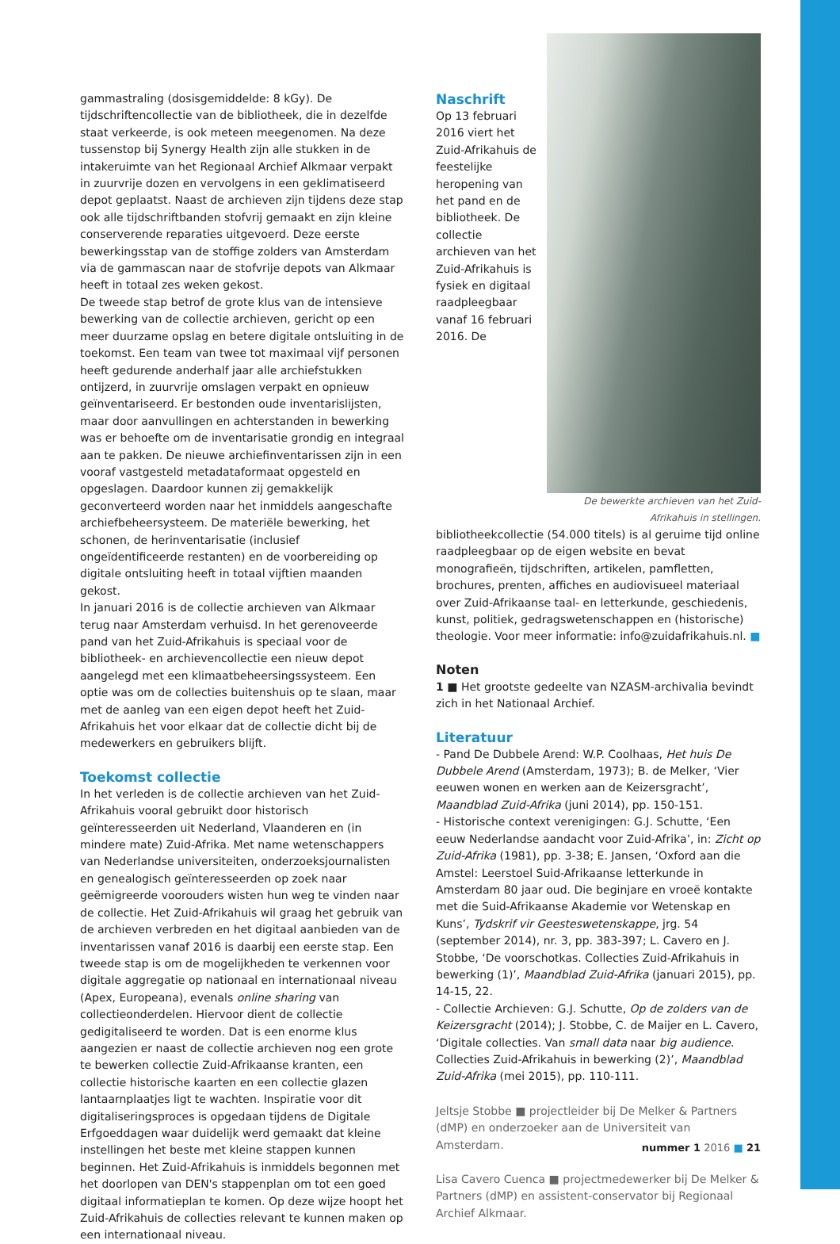gammastraling (dosisgemiddelde: 8 kGy). De tijdschriftencollectie van de bibliotheek, die in dezelfde staat verkeerde, is ook meteen meegenomen. Na deze tussenstop bij Synergy Health zijn alle stukken in de intakeruimte van het Regionaal Archief Alkmaar verpakt in zuurvrije dozen en vervolgens in een geklimatiseerd depot geplaatst. Naast de archieven zijn tijdens deze stap ook alle tijdschriftbanden stofvrij gemaakt en zijn kleine conserverende reparaties uitgevoerd. Deze eerste bewerkingsstap van de stoffige zolders van Amsterdam via de gammascan naar de stofvrije depots van Alkmaar heeft in totaal zes weken gekost.
De tweede stap betrof de grote klus van de intensieve bewerking van de collectie archieven, gericht op een meer duurzame opslag en betere digitale ontsluiting in de toekomst. Een team van twee tot maximaal vijf personen heeft gedurende anderhalf jaar alle archiefstukken ontijzerd, in zuurvrije omslagen verpakt en opnieuw geïnventariseerd. Er bestonden oude inventarislijsten, maar door aanvullingen en achterstanden in bewerking was er behoefte om de inventarisatie grondig en integraal aan te pakken. De nieuwe archiefinventarissen zijn in een vooraf vastgesteld metadataformaat opgesteld en opgeslagen. Daardoor kunnen zij gemakkelijk geconverteerd worden naar het inmiddels aangeschafte archiefbeheersysteem. De materiële bewerking, het schonen, de herinventarisatie (inclusief ongeïdentificeerde restanten) en de voorbereiding op digitale ontsluiting heeft in totaal vijftien maanden gekost.
In januari 2016 is de collectie archieven van Alkmaar terug naar Amsterdam verhuisd. In het gerenoveerde pand van het Zuid-Afrikahuis is speciaal voor de bibliotheek- en archievencollectie een nieuw depot aangelegd met een klimaatbeheersingssysteem. Een optie was om de collecties buitenshuis op te slaan, maar met de aanleg van een eigen depot heeft het Zuid-Afrikahuis het voor elkaar dat de collectie dicht bij de medewerkers en gebruikers blijft.
Toekomst collectie
In het verleden is de collectie archieven van het Zuid-Afrikahuis vooral gebruikt door historisch geïnteresseerden uit Nederland, Vlaanderen en (in mindere mate) Zuid-Afrika. Met name wetenschappers van Nederlandse universiteiten, onderzoeksjournalisten en genealogisch geïnteresseerden op zoek naar geëmigreerde voorouders wisten hun weg te vinden naar de collectie. Het Zuid-Afrikahuis wil graag het gebruik van de archieven verbreden en het digitaal aanbieden van de inventarissen vanaf 2016 is daarbij een eerste stap. Een tweede stap is om de mogelijkheden te verkennen voor digitale aggregatie op nationaal en internationaal niveau (Apex, Europeana), evenals online sharing van collectieonderdelen. Hiervoor dient de collectie gedigitaliseerd te worden. Dat is een enorme klus aangezien er naast de collectie archieven nog een grote te bewerken collectie Zuid-Afrikaanse kranten, een collectie historische kaarten en een collectie glazen lantaarnplaatjes ligt te wachten. Inspiratie voor dit digitaliseringsproces is opgedaan tijdens de Digitale Erfgoeddagen waar duidelijk werd gemaakt dat kleine instellingen het beste met kleine stappen kunnen beginnen. Het Zuid-Afrikahuis is inmiddels begonnen met het doorlopen van DEN's stappenplan om tot een goed digitaal informatieplan te komen. Op deze wijze hoopt het Zuid-Afrikahuis de collecties relevant te kunnen maken op een internationaal niveau.
De bewerkte archieven van het Zuid-Afrikahuis in stellingen.
Naschrift
Op 13 februari 2016 viert het Zuid-Afrikahuis de feestelijke heropening van het pand en de bibliotheek. De collectie archieven van het Zuid-Afrikahuis is fysiek en digitaal raadpleegbaar vanaf 16 februari 2016. De bibliotheekcollectie (54.000 titels) is al geruime tijd online raadpleegbaar op de eigen website en bevat monografieën, tijdschriften, artikelen, pamfletten, brochures, prenten, affiches en audiovisueel materiaal over Zuid-Afrikaanse taal- en letterkunde, geschiedenis, kunst, politiek, gedragswetenschappen en (historische) theologie. Voor meer informatie: info@zuidafrikahuis.nl. ■
Noten
1 ■ Het grootste gedeelte van NZASM-archivalia bevindt zich in het Nationaal Archief.
Literatuur
- Pand De Dubbele Arend: W.P. Coolhaas, Het huis De Dubbele Arend (Amsterdam, 1973); B. de Melker, ‘Vier eeuwen wonen en werken aan de Keizersgracht’, Maandblad Zuid-Afrika (juni 2014), pp. 150-151.
- Historische context verenigingen: G.J. Schutte, ‘Een eeuw Nederlandse aandacht voor Zuid-Afrika’, in: Zicht op Zuid-Afrika (1981), pp. 3-38; E. Jansen, ‘Oxford aan die Amstel: Leerstoel Suid-Afrikaanse letterkunde in Amsterdam 80 jaar oud. Die beginjare en vroeë kontakte met die Suid-Afrikaanse Akademie vor Wetenskap en Kuns’, Tydskrif vir Geesteswetenskappe, jrg. 54 (september 2014), nr. 3, pp. 383-397; L. Cavero en J. Stobbe, ‘De voorschotkas. Collecties Zuid-Afrikahuis in bewerking (1)’, Maandblad Zuid-Afrika (januari 2015), pp. 14-15, 22.
- Collectie Archieven: G.J. Schutte, Op de zolders van de Keizersgracht (2014); J. Stobbe, C. de Maijer en L. Cavero, ‘Digitale collecties. Van small data naar big audience. Collecties Zuid-Afrikahuis in bewerking (2)’, Maandblad Zuid-Afrika (mei 2015), pp. 110-111.
Jeltsje Stobbe ■ projectleider bij De Melker & Partners (dMP) en onderzoeker aan de Universiteit van Amsterdam.
Lisa Cavero Cuenca ■ projectmedewerker bij De Melker & Partners (dMP) en assistent-conservator bij Regionaal Archief Alkmaar.
nummer 1 2016 ■ 21